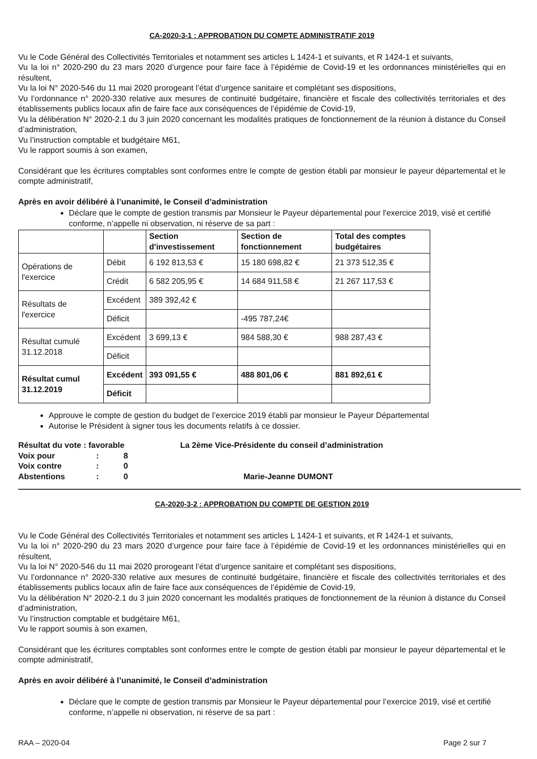CA-2020-3-1 : APPROBATION DU COMPTE ADMINISTRATIF 2019
Vu le Code Général des Collectivités Territoriales et notamment ses articles L 1424-1 et suivants, et R 1424-1 et suivants,
Vu la loi n° 2020-290 du 23 mars 2020 d’urgence pour faire face à l’épidémie de Covid-19 et les ordonnances ministérielles qui en résultent,
Vu la loi N° 2020-546 du 11 mai 2020 prorogeant l’état d’urgence sanitaire et complétant ses dispositions,
Vu l’ordonnance n° 2020-330 relative aux mesures de continuité budgétaire, financière et fiscale des collectivités territoriales et des établissements publics locaux afin de faire face aux conséquences de l’épidémie de Covid-19,
Vu la délibération N° 2020-2.1 du 3 juin 2020 concernant les modalités pratiques de fonctionnement de la réunion à distance du Conseil d’administration,
Vu l’instruction comptable et budgétaire M61,
Vu le rapport soumis à son examen,
Considérant que les écritures comptables sont conformes entre le compte de gestion établi par monsieur le payeur départemental et le compte administratif,
Après en avoir délibéré à l’unanimité, le Conseil d’administration
Déclare que le compte de gestion transmis par Monsieur le Payeur départemental pour l'exercice 2019, visé et certifié conforme, n’appelle ni observation, ni réserve de sa part :
| | | Section d'investissement | Section de fonctionnement | Total des comptes budgétaires |
| --- | --- | --- | --- | --- |
| Opérations de l'exercice | Débit | 6 192 813,53 € | 15 180 698,82 € | 21 373 512,35 € |
| | Crédit | 6 582 205,95 € | 14 684 911,58 € | 21 267 117,53 € |
| Résultats de l'exercice | Excédent | 389 392,42 € | | |
| | Déficit | | -495 787,24€ | |
| Résultat cumulé 31.12.2018 | Excédent | 3 699,13 € | 984 588,30 € | 988 287,43 € |
| | Déficit | | | |
| Résultat cumul 31.12.2019 | Excédent | 393 091,55 € | 488 801,06 € | 881 892,61 € |
| | Déficit | | | |
Approuve le compte de gestion du budget de l’exercice 2019 établi par monsieur le Payeur Départemental
Autorise le Président à signer tous les documents relatifs à ce dossier.
Résultat du vote : favorable
| Voix pour | : | 8 |
| Voix contre | : | 0 |
| Abstentions | : | 0 |
La 2ème Vice-Présidente du conseil d’administration
Marie-Jeanne DUMONT
CA-2020-3-2 : APPROBATION DU COMPTE DE GESTION 2019
Vu le Code Général des Collectivités Territoriales et notamment ses articles L 1424-1 et suivants, et R 1424-1 et suivants,
Vu la loi n° 2020-290 du 23 mars 2020 d’urgence pour faire face à l’épidémie de Covid-19 et les ordonnances ministérielles qui en résultent,
Vu la loi N° 2020-546 du 11 mai 2020 prorogeant l’état d’urgence sanitaire et complétant ses dispositions,
Vu l’ordonnance n° 2020-330 relative aux mesures de continuité budgétaire, financière et fiscale des collectivités territoriales et des établissements publics locaux afin de faire face aux conséquences de l’épidémie de Covid-19,
Vu la délibération N° 2020-2.1 du 3 juin 2020 concernant les modalités pratiques de fonctionnement de la réunion à distance du Conseil d’administration,
Vu l’instruction comptable et budgétaire M61,
Vu le rapport soumis à son examen,
Considérant que les écritures comptables sont conformes entre le compte de gestion établi par monsieur le payeur départemental et le compte administratif,
Après en avoir délibéré à l’unanimité, le Conseil d’administration
Déclare que le compte de gestion transmis par Monsieur le Payeur départemental pour l’exercice 2019, visé et certifié conforme, n’appelle ni observation, ni réserve de sa part :
RAA – 2020-04 Page 2 sur 7